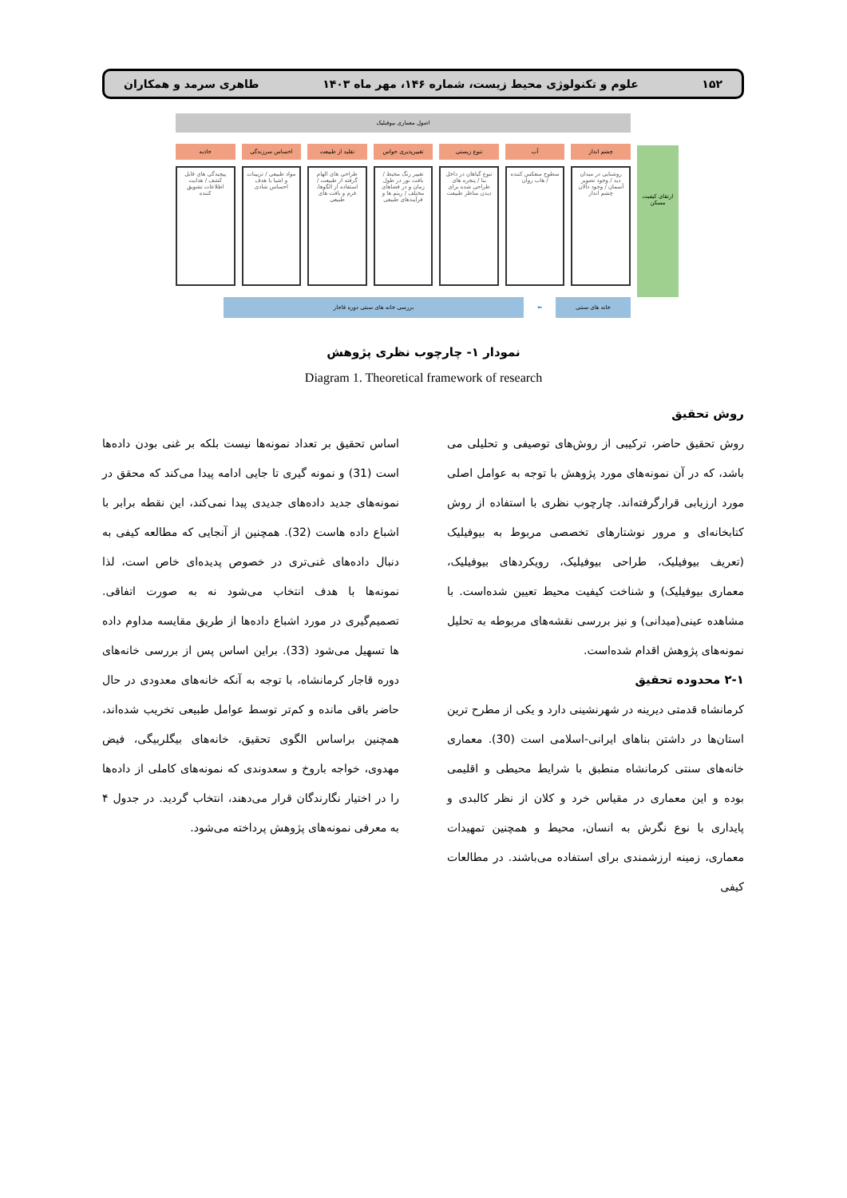۱۵۲ علوم و تکنولوژی محیط زیست، شماره ۱۴۶، مهر ماه ۱۴۰۳ طاهری سرمد و همکاران
ارتقای کیفیت مسکن
اصول معماری بیوفیلیک
چشم انداز آب تنوع زیستی تغییرپذیری حواس تقلید از طبیعت احساس سرزندگی جاذبه
روشنایی در میدان دید / وجود تصویر آسمان / وجود دالان چشم انداز
سطوح منعکس کننده / هاب روان تنوع گیاهان در داخل بنا / پنجره های طراحی شده برای دیدن مناظر طبیعت
تغییر رنگ محیط / بافت نور در طول زمان و در فضاهای مختلف / ریتم ها و فرآیندهای طبیعی
طراحی های الهام گرفته از طبیعت / استفاده از الگوها، فرم و بافت های طبیعی
مواد طبیعی / تزیینات و اشیا با هدف احساس شادی
پیچیدگی های قابل کشف / هدایت اطلاعات تشویق کننده
خانه های سنتی ⬅ بررسی خانه های سنتی دوره قاجار
نمودار ۱- چارچوب نظری پژوهش
Diagram 1. Theoretical framework of research
روش تحقیق
روش تحقیق حاضر، ترکیبی از روش‌های توصیفی و تحلیلی می باشد، که در آن نمونه‌های مورد پژوهش با توجه به عوامل اصلی مورد ارزیابی قرارگرفته‌اند. چارچوب نظری با استفاده از روش کتابخانه‌ای و مرور نوشتارهای تخصصی مربوط به بیوفیلیک (تعریف بیوفیلیک، طراحی بیوفیلیک، رویکردهای بیوفیلیک، معماری بیوفیلیک) و شناخت کیفیت محیط تعیین شده‌است. با مشاهده عینی(میدانی) و نیز بررسی نقشه‌های مربوطه به تحلیل نمونه‌های پژوهش اقدام شده‌است.
۲-۱ محدوده تحقیق
کرمانشاه قدمتی دیرینه در شهرنشینی دارد و یکی از مطرح ترین استان‌ها در داشتن بناهای ایرانی-اسلامی است (30). معماری خانه‌های سنتی کرمانشاه منطبق با شرایط محیطی و اقلیمی بوده و این معماری در مقیاس خرد و کلان از نظر کالبدی و پایداری با نوع نگرش به انسان، محیط و همچنین تمهیدات معماری، زمینه ارزشمندی برای استفاده می‌باشند. در مطالعات کیفی
اساس تحقیق بر تعداد نمونه‌ها نیست بلکه بر غنی بودن داده‌ها است (31) و نمونه گیری تا جایی ادامه پیدا می‌کند که محقق در نمونه‌های جدید داده‌های جدیدی پیدا نمی‌کند، این نقطه برابر با اشباع داده هاست (32). همچنین از آنجایی که مطالعه کیفی به دنبال داده‌های غنی‌تری در خصوص پدیده‌ای خاص است، لذا نمونه‌ها با هدف انتخاب می‌شود نه به صورت اتفاقی. تصمیم‌گیری در مورد اشباع داده‌ها از طریق مقایسه مداوم داده ها تسهیل می‌شود (33). براین اساس پس از بررسی خانه‌های دوره قاجار کرمانشاه، با توجه به آنکه خانه‌های معدودی در حال حاضر باقی مانده و کم‌تر توسط عوامل طبیعی تخریب شده‌اند، همچنین براساس الگوی تحقیق، خانه‌های بیگلربیگی، فیض مهدوی، خواجه باروخ و سعدوندی که نمونه‌های کاملی از داده‌ها را در اختیار نگارندگان قرار می‌دهند، انتخاب گردید. در جدول ۴ به معرفی نمونه‌های پژوهش پرداخته می‌شود.